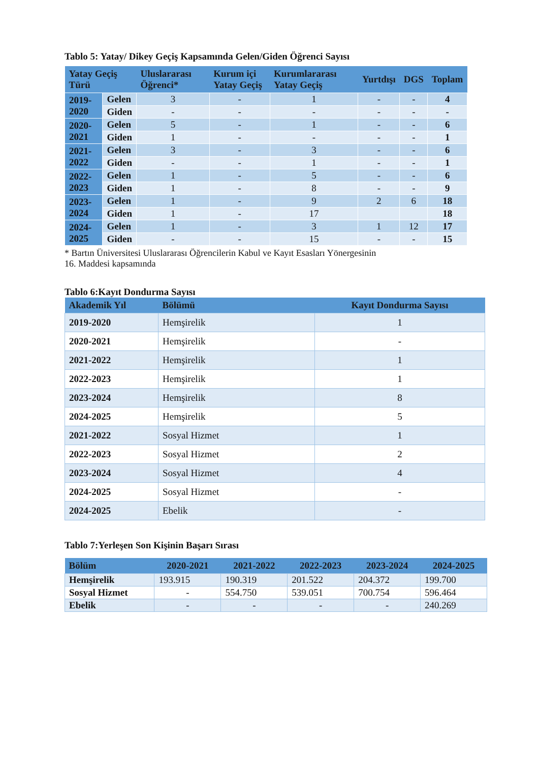Tablo 5: Yatay/ Dikey Geçiş Kapsamında Gelen/Giden Öğrenci Sayısı
| Yatay Geçiş Türü | | Uluslararası Öğrenci* | Kurum içi Yatay Geçiş | Kurumlararası Yatay Geçiş | Yurtdışı | DGS | Toplam |
| --- | --- | --- | --- | --- | --- | --- | --- |
| 2019-2020 | Gelen | 3 | - | 1 | - | - | 4 |
| | Giden | - | - | - | - | - | - |
| 2020-2021 | Gelen | 5 | - | 1 | - | - | 6 |
| | Giden | 1 | - | - | - | - | 1 |
| 2021-2022 | Gelen | 3 | - | 3 | - | - | 6 |
| | Giden | - | - | 1 | - | - | 1 |
| 2022-2023 | Gelen | 1 | - | 5 | - | - | 6 |
| | Giden | 1 | - | 8 | - | - | 9 |
| 2023-2024 | Gelen | 1 | - | 9 | 2 | 6 | 18 |
| | Giden | 1 | - | 17 | | | 18 |
| 2024-2025 | Gelen | 1 | - | 3 | 1 | 12 | 17 |
| | Giden | - | - | 15 | - | - | 15 |
* Bartın Üniversitesi Uluslararası Öğrencilerin Kabul ve Kayıt Esasları Yönergesinin
16. Maddesi kapsamında
Tablo 6:Kayıt Dondurma Sayısı
| Akademik Yıl | Bölümü | Kayıt Dondurma Sayısı |
| --- | --- | --- |
| 2019-2020 | Hemşirelik | 1 |
| 2020-2021 | Hemşirelik | - |
| 2021-2022 | Hemşirelik | 1 |
| 2022-2023 | Hemşirelik | 1 |
| 2023-2024 | Hemşirelik | 8 |
| 2024-2025 | Hemşirelik | 5 |
| 2021-2022 | Sosyal Hizmet | 1 |
| 2022-2023 | Sosyal Hizmet | 2 |
| 2023-2024 | Sosyal Hizmet | 4 |
| 2024-2025 | Sosyal Hizmet | - |
| 2024-2025 | Ebelik | - |
Tablo 7:Yerleşen Son Kişinin Başarı Sırası
| Bölüm | 2020-2021 | 2021-2022 | 2022-2023 | 2023-2024 | 2024-2025 |
| --- | --- | --- | --- | --- | --- |
| Hemşirelik | 193.915 | 190.319 | 201.522 | 204.372 | 199.700 |
| Sosyal Hizmet | - | 554.750 | 539.051 | 700.754 | 596.464 |
| Ebelik | - | - | - | - | 240.269 |